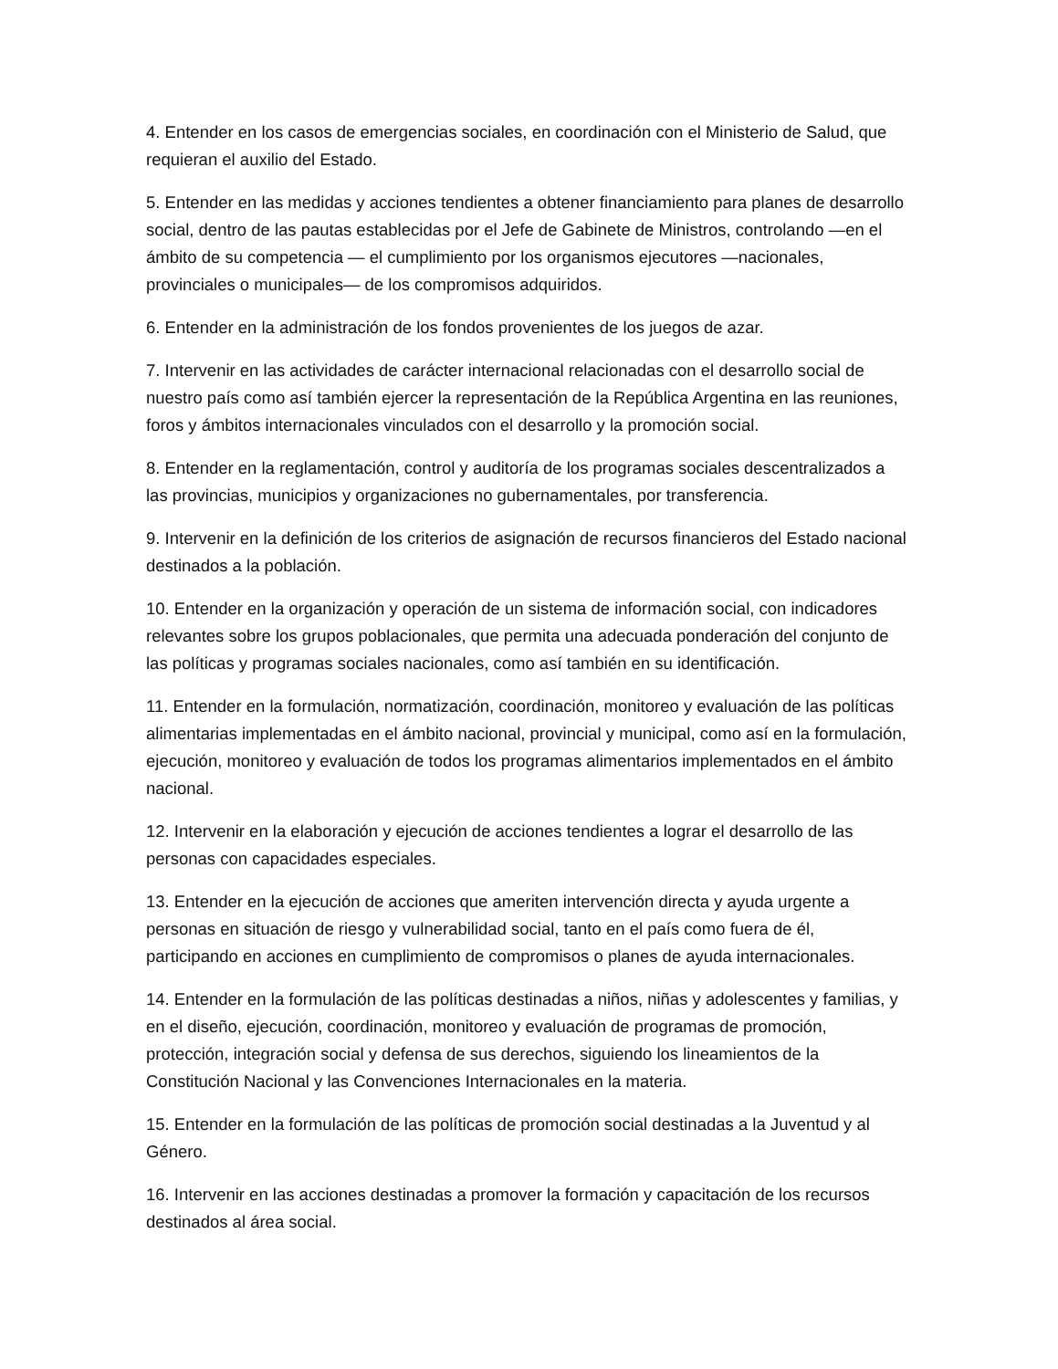4. Entender en los casos de emergencias sociales, en coordinación con el Ministerio de Salud, que requieran el auxilio del Estado.
5. Entender en las medidas y acciones tendientes a obtener financiamiento para planes de desarrollo social, dentro de las pautas establecidas por el Jefe de Gabinete de Ministros, controlando —en el ámbito de su competencia — el cumplimiento por los organismos ejecutores —nacionales, provinciales o municipales— de los compromisos adquiridos.
6. Entender en la administración de los fondos provenientes de los juegos de azar.
7. Intervenir en las actividades de carácter internacional relacionadas con el desarrollo social de nuestro país como así también ejercer la representación de la República Argentina en las reuniones, foros y ámbitos internacionales vinculados con el desarrollo y la promoción social.
8. Entender en la reglamentación, control y auditoría de los programas sociales descentralizados a las provincias, municipios y organizaciones no gubernamentales, por transferencia.
9. Intervenir en la definición de los criterios de asignación de recursos financieros del Estado nacional destinados a la población.
10. Entender en la organización y operación de un sistema de información social, con indicadores relevantes sobre los grupos poblacionales, que permita una adecuada ponderación del conjunto de las políticas y programas sociales nacionales, como así también en su identificación.
11. Entender en la formulación, normatización, coordinación, monitoreo y evaluación de las políticas alimentarias implementadas en el ámbito nacional, provincial y municipal, como así en la formulación, ejecución, monitoreo y evaluación de todos los programas alimentarios implementados en el ámbito nacional.
12. Intervenir en la elaboración y ejecución de acciones tendientes a lograr el desarrollo de las personas con capacidades especiales.
13. Entender en la ejecución de acciones que ameriten intervención directa y ayuda urgente a personas en situación de riesgo y vulnerabilidad social, tanto en el país como fuera de él, participando en acciones en cumplimiento de compromisos o planes de ayuda internacionales.
14. Entender en la formulación de las políticas destinadas a niños, niñas y adolescentes y familias, y en el diseño, ejecución, coordinación, monitoreo y evaluación de programas de promoción, protección, integración social y defensa de sus derechos, siguiendo los lineamientos de la Constitución Nacional y las Convenciones Internacionales en la materia.
15. Entender en la formulación de las políticas de promoción social destinadas a la Juventud y al Género.
16. Intervenir en las acciones destinadas a promover la formación y capacitación de los recursos destinados al área social.